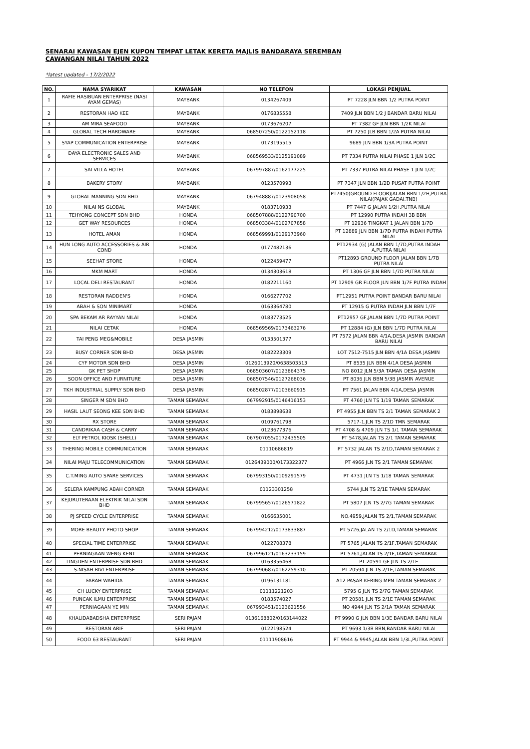SENARAI KAWASAN EJEN KUPON TEMPAT LETAK KERETA MAJLIS BANDARAYA SEREMBAN
CAWANGAN NILAI TAHUN 2022
*latest updated - 17/2/2022
| NO. | NAMA SYARIKAT | KAWASAN | NO TELEFON | LOKASI PENJUAL |
| --- | --- | --- | --- | --- |
| 1 | RAFIE HASIBUAN ENTERPRISE (NASI AYAM GEMAS) | MAYBANK | 0134267409 | PT 7228 JLN BBN 1/2 PUTRA POINT |
| 2 | RESTORAN HAO KEE | MAYBANK | 0176835558 | 7409 JLN BBN 1/2 J BANDAR BARU NILAI |
| 3 | AM MIRA SEAFOOD | MAYBANK | 0173676207 | PT 7382 GF JLN BBN 1/2K NILAI |
| 4 | GLOBAL TECH HARDWARE | MAYBANK | 068507250/0122152118 | PT 7250 JLB BBN 1/2A PUTRA NILAI |
| 5 | SYAP COMMUNICATION ENTERPRISE | MAYBANK | 0173195515 | 9689 JLN BBN 1/3A PUTRA POINT |
| 6 | DAYA ELECTRONIC SALES AND SERVICES | MAYBANK | 068569533/0125191089 | PT 7334 PUTRA NILAI PHASE 1 JLN 1/2C |
| 7 | SAI VILLA HOTEL | MAYBANK | 067997887/0162177225 | PT 7337 PUTRA NILAI PHASE 1 JLN 1/2C |
| 8 | BAKERY STORY | MAYBANK | 0123570993 | PT 7347 JLN BBN 1/2D PUSAT PUTRA POINT |
| 9 | GLOBAL MANNING SDN BHD | MAYBANK | 067948887/0123908058 | PT7450(GROUND FLOOR)JALAN BBN 1/2H,PUTRA NILAI(PAJAK GADAI,TNB) |
| 10 | NILAI NS GLOBAL | MAYBANK | 0183710933 | PT 7447 G JALAN 1/2H,PUTRA NILAI |
| 11 | TEHYONG CONCEPT SDN BHD | HONDA | 068507888/0122790700 | PT 12990 PUTRA INDAH 3B BBN |
| 12 | GET WAY RESOURCES | HONDA | 068503384/0102707858 | PT 12936 TINGKAT 1 JALAN BBN 1/7D |
| 13 | HOTEL AMAN | HONDA | 068569991/0129173960 | PT 12889 JLN BBN 1/7D PUTRA INDAH PUTRA NILAI |
| 14 | HUN LONG AUTO ACCESSORIES & AIR COND | HONDA | 0177482136 | PT12934 (G) JALAN BBN 1/7D,PUTRA INDAH A,PUTRA NILAI |
| 15 | SEEHAT STORE | HONDA | 0122459477 | PT12893 GROUND FLOOR JALAN BBN 1/7B PUTRA NILAI |
| 16 | MKM MART | HONDA | 0134303618 | PT 1306 GF JLN BBN 1/7D PUTRA NILAI |
| 17 | LOCAL DELI RESTAURANT | HONDA | 0182211160 | PT 12909 GR FLOOR JLN BBN 1/7F PUTRA INDAH |
| 18 | RESTORAN RADDEN'S | HONDA | 0166277702 | PT12951 PUTRA POINT BANDAR BARU NILAI |
| 19 | ABAH & SON MINIMART | HONDA | 0163364780 | PT 12915 G PUTRA INDAH JLN BBN 1/7F |
| 20 | SPA BEKAM AR RAYYAN NILAI | HONDA | 0183773525 | PT12957 GF,JALAN BBN 1/7D PUTRA POINT |
| 21 | NILAI CETAK | HONDA | 068569569/0173463276 | PT 12884 (G) JLN BBN 1/7D PUTRA NILAI |
| 22 | TAI PENG MEG&MOBILE | DESA JASMIN | 0133501377 | PT 7572 JALAN BBN 4/1A,DESA JASMIN BANDAR BARU NILAI |
| 23 | BUSY CORNER SDN BHD | DESA JASMIN | 0182223309 | LOT 7512-7515 JLN BBN 4/1A DESA JASMIN |
| 24 | CYF MOTOR SDN BHD | DESA JASMIN | 0126013920/0638503513 | PT 8535 JLN BBN 4/1A DESA JASMIN |
| 25 | GK PET SHOP | DESA JASMIN | 068503607/0123864375 | NO 8012 JLN 5/3A TAMAN DESA JASMIN |
| 26 | SOON OFFICE AND FURNITURE | DESA JASMIN | 068507546/0127268036 | PT 8036 JLN BBN 5/3B JASMIN AVENUE |
| 27 | TKH INDUSTRIAL SUPPLY SDN BHD | DESA JASMIN | 068502877/0103660915 | PT 7561 JALAN BBN 4/1A,DESA JASMIN |
| 28 | SINGER M SDN BHD | TAMAN SEMARAK | 067992915/0146416153 | PT 4760 JLN TS 1/19 TAMAN SEMARAK |
| 29 | HASIL LAUT SEONG KEE SDN BHD | TAMAN SEMARAK | 0183898638 | PT 4955 JLN BBN TS 2/1 TAMAN SEMARAK 2 |
| 30 | RX STORE | TAMAN SEMARAK | 0109761798 | 5717-1,JLN TS 2/1D TMN SEMARAK |
| 31 | CANDRIKAA CASH & CARRY | TAMAN SEMARAK | 0123677376 | PT 4708 & 4709 JLN TS 1/1 TAMAN SEMARAK |
| 32 | ELY PETROL KIOSK (SHELL) | TAMAN SEMARAK | 067907055/0172435505 | PT 5478,JALAN TS 2/1 TAMAN SEMARAK |
| 33 | THERING MOBILE COMMUNICATION | TAMAN SEMARAK | 01110686819 | PT 5732 JALAN TS 2/1D,TAMAN SEMARAK 2 |
| 34 | NILAI MAJU TELECOMMUNICATION | TAMAN SEMARAK | 0126439000/0173322377 | PT 4966 JLN TS 2/1 TAMAN SEMARAK |
| 35 | C.T.MING AUTO SPARE SERVICES | TAMAN SEMARAK | 067993150/0109291579 | PT 4731 JLN TS 1/18 TAMAN SEMARAK |
| 36 | SELERA KAMPUNG ABAH CORNER | TAMAN SEMARAK | 01123301258 | 5744 JLN TS 2/1E TAMAN SEMARAK |
| 37 | KEJURUTERAAN ELEKTRIK NILAI SDN BHD | TAMAN SEMARAK | 067995657/0126571822 | PT 5807 JLN TS 2/7G TAMAN SEMARAK |
| 38 | PJ SPEED CYCLE ENTERPRISE | TAMAN SEMARAK | 0166635001 | NO.4959,JALAN TS 2/1,TAMAN SEMARAK |
| 39 | MORE BEAUTY PHOTO SHOP | TAMAN SEMARAK | 067994212/0173833887 | PT 5726,JALAN TS 2/1D,TAMAN SEMARAK |
| 40 | SPECIAL TIME ENTERPRISE | TAMAN SEMARAK | 0122708378 | PT 5765 JALAN TS 2/1F,TAMAN SEMARAK |
| 41 | PERNIAGAAN WENG KENT | TAMAN SEMARAK | 067996121/0163233159 | PT 5761,JALAN TS 2/1F,TAMAN SEMARAK |
| 42 | LINGDEN ENTERPRISE SDN BHD | TAMAN SEMARAK | 0163356468 | PT 20591 GF JLN TS 2/1E |
| 43 | S.NISAH BIVI ENTERPRISE | TAMAN SEMARAK | 067990687/0162259310 | PT 20594 JLN TS 2/1E,TAMAN SEMARAK |
| 44 | FARAH WAHIDA | TAMAN SEMARAK | 0196131181 | A12 PASAR KERING MPN TAMAN SEMARAK 2 |
| 45 | CH LUCKY ENTERPRISE | TAMAN SEMARAK | 01111221203 | 5795 G JLN TS 2/7G TAMAN SEMARAK |
| 46 | PUNCAK ILMU ENTERPRISE | TAMAN SEMARAK | 0183574027 | PT 20581 JLN TS 2/1E TAMAN SEMARAK |
| 47 | PERNIAGAAN YE MIN | TAMAN SEMARAK | 067993451/0123621556 | NO 4944 JLN TS 2/1A TAMAN SEMARAK |
| 48 | KHALIDABADSHA ENTERPRISE | SERI PAJAM | 0136168802/0163144022 | PT 9990 G JLN BBN 1/3E BANDAR BARU NILAI |
| 49 | RESTORAN ARIF | SERI PAJAM | 0122198524 | PT 9693 1/3B BBN,BANDAR BARU NILAI |
| 50 | FOOD 63 RESTAURANT | SERI PAJAM | 01111908616 | PT 9944 & 9945,JALAN BBN 1/3L,PUTRA POINT |